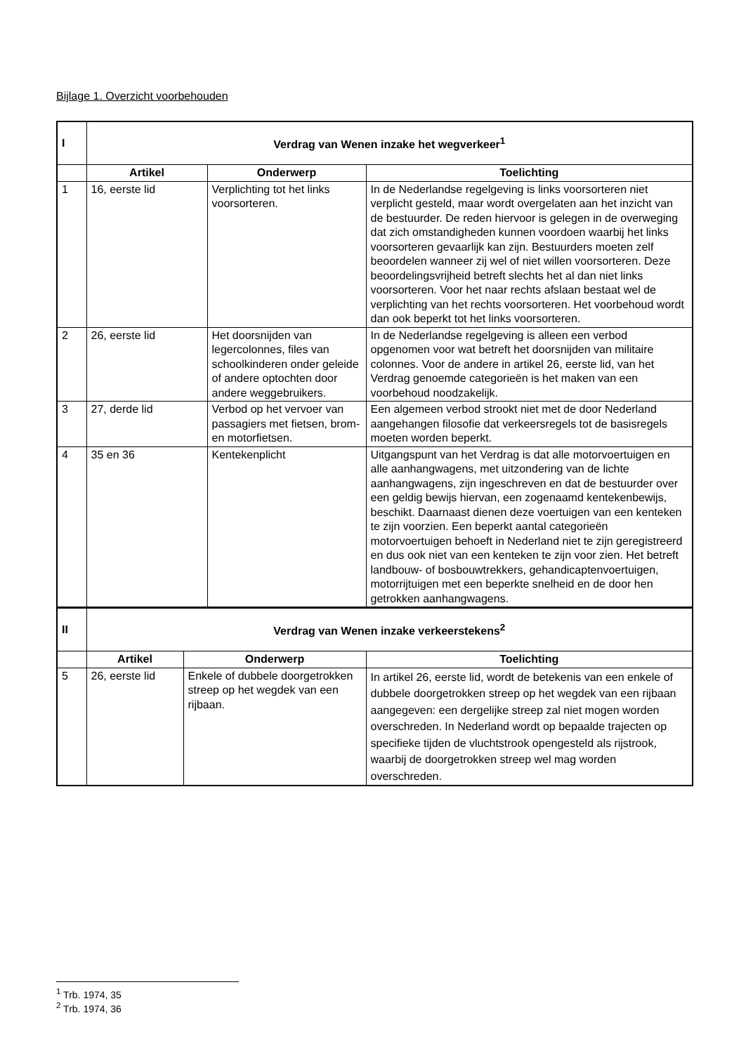Bijlage 1. Overzicht voorbehouden
| I | Verdrag van Wenen inzake het wegverkeer<sup>1</sup> | | |
| | Artikel | Onderwerp | Toelichting |
| 1 | 16, eerste lid | Verplichting tot het links voorsorteren. | In de Nederlandse regelgeving is links voorsorteren niet verplicht gesteld, maar wordt overgelaten aan het inzicht van de bestuurder. De reden hiervoor is gelegen in de overweging dat zich omstandigheden kunnen voordoen waarbij het links voorsorteren gevaarlijk kan zijn. Bestuurders moeten zelf beoordelen wanneer zij wel of niet willen voorsorteren. Deze beoordelingsvrijheid betreft slechts het al dan niet links voorsorteren. Voor het naar rechts afslaan bestaat wel de verplichting van het rechts voorsorteren. Het voorbehoud wordt dan ook beperkt tot het links voorsorteren. |
| 2 | 26, eerste lid | Het doorsnijden van legercolonnes, files van schoolkinderen onder geleide of andere optochten door andere weggebruikers. | In de Nederlandse regelgeving is alleen een verbod opgenomen voor wat betreft het doorsnijden van militaire colonnes. Voor de andere in artikel 26, eerste lid, van het Verdrag genoemde categorieën is het maken van een voorbehoud noodzakelijk. |
| 3 | 27, derde lid | Verbod op het vervoer van passagiers met fietsen, brom- en motorfietsen. | Een algemeen verbod strookt niet met de door Nederland aangehangen filosofie dat verkeersregels tot de basisregels moeten worden beperkt. |
| 4 | 35 en 36 | Kentekenplicht | Uitgangspunt van het Verdrag is dat alle motorvoertuigen en alle aanhangwagens, met uitzondering van de lichte aanhangwagens, zijn ingeschreven en dat de bestuurder over een geldig bewijs hiervan, een zogenaamd kentekenbewijs, beschikt. Daarnaast dienen deze voertuigen van een kenteken te zijn voorzien. Een beperkt aantal categorieën motorvoertuigen behoeft in Nederland niet te zijn geregistreerd en dus ook niet van een kenteken te zijn voor zien. Het betreft landbouw- of bosbouwtrekkers, gehandicaptenvoertuigen, motorrijtuigen met een beperkte snelheid en de door hen getrokken aanhangwagens. |
| II | Verdrag van Wenen inzake verkeerstekens<sup>2</sup> | | |
| | Artikel | Onderwerp | Toelichting |
| 5 | 26, eerste lid | Enkele of dubbele doorgetrokken streep op het wegdek van een rijbaan. | In artikel 26, eerste lid, wordt de betekenis van een enkele of dubbele doorgetrokken streep op het wegdek van een rijbaan aangegeven: een dergelijke streep zal niet mogen worden overschreden. In Nederland wordt op bepaalde trajecten op specifieke tijden de vluchtstrook opengesteld als rijstrook, waarbij de doorgetrokken streep wel mag worden overschreden. |
<sup>1</sup> Trb. 1974, 35
<sup>2</sup> Trb. 1974, 36